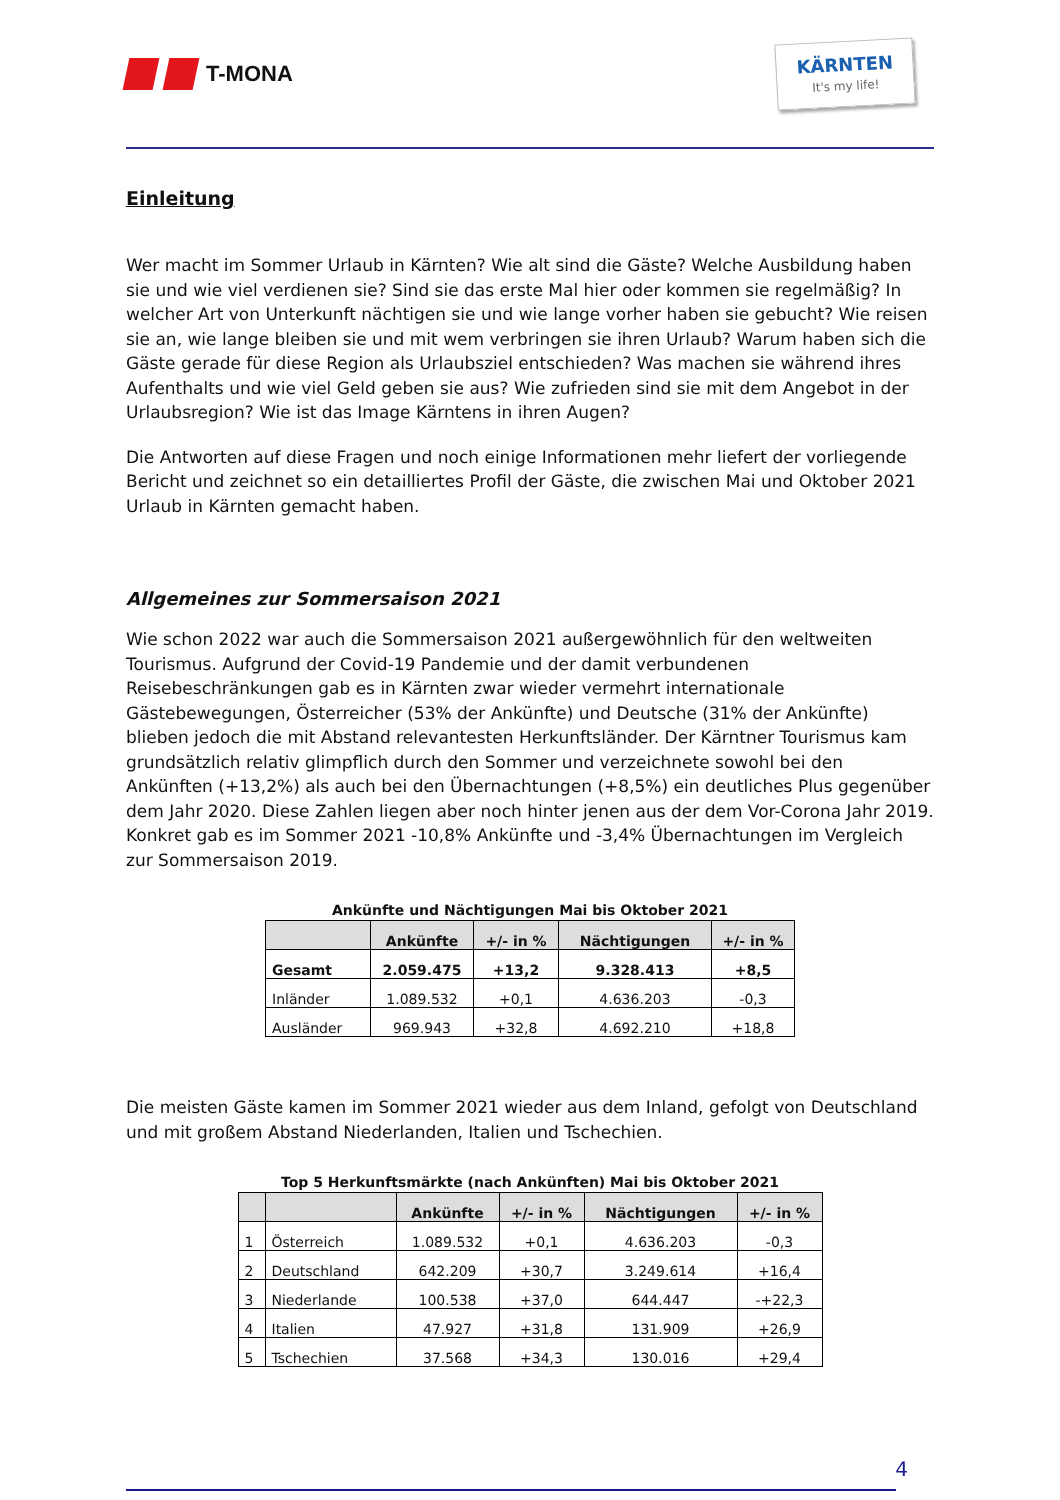T-MONA
KÄRNTEN
It's my life!
Einleitung
Wer macht im Sommer Urlaub in Kärnten? Wie alt sind die Gäste? Welche Ausbildung haben sie und wie viel verdienen sie? Sind sie das erste Mal hier oder kommen sie regelmäßig? In welcher Art von Unterkunft nächtigen sie und wie lange vorher haben sie gebucht? Wie reisen sie an, wie lange bleiben sie und mit wem verbringen sie ihren Urlaub? Warum haben sich die Gäste gerade für diese Region als Urlaubsziel entschieden? Was machen sie während ihres Aufenthalts und wie viel Geld geben sie aus? Wie zufrieden sind sie mit dem Angebot in der Urlaubsregion? Wie ist das Image Kärntens in ihren Augen?
Die Antworten auf diese Fragen und noch einige Informationen mehr liefert der vorliegende Bericht und zeichnet so ein detailliertes Profil der Gäste, die zwischen Mai und Oktober 2021 Urlaub in Kärnten gemacht haben.
Allgemeines zur Sommersaison 2021
Wie schon 2022 war auch die Sommersaison 2021 außergewöhnlich für den weltweiten Tourismus. Aufgrund der Covid-19 Pandemie und der damit verbundenen Reisebeschränkungen gab es in Kärnten zwar wieder vermehrt internationale Gästebewegungen, Österreicher (53% der Ankünfte) und Deutsche (31% der Ankünfte) blieben jedoch die mit Abstand relevantesten Herkunftsländer. Der Kärntner Tourismus kam grundsätzlich relativ glimpflich durch den Sommer und verzeichnete sowohl bei den Ankünften (+13,2%) als auch bei den Übernachtungen (+8,5%) ein deutliches Plus gegenüber dem Jahr 2020. Diese Zahlen liegen aber noch hinter jenen aus der dem Vor-Corona Jahr 2019. Konkret gab es im Sommer 2021 -10,8% Ankünfte und -3,4% Übernachtungen im Vergleich zur Sommersaison 2019.
Ankünfte und Nächtigungen Mai bis Oktober 2021
| | Ankünfte | +/- in % | Nächtigungen | +/- in % |
| --- | --- | --- | --- | --- |
| Gesamt | 2.059.475 | +13,2 | 9.328.413 | +8,5 |
| Inländer | 1.089.532 | +0,1 | 4.636.203 | -0,3 |
| Ausländer | 969.943 | +32,8 | 4.692.210 | +18,8 |
Die meisten Gäste kamen im Sommer 2021 wieder aus dem Inland, gefolgt von Deutschland und mit großem Abstand Niederlanden, Italien und Tschechien.
Top 5 Herkunftsmärkte (nach Ankünften) Mai bis Oktober 2021
| | | Ankünfte | +/- in % | Nächtigungen | +/- in % |
| --- | --- | --- | --- | --- | --- |
| 1 | Österreich | 1.089.532 | +0,1 | 4.636.203 | -0,3 |
| 2 | Deutschland | 642.209 | +30,7 | 3.249.614 | +16,4 |
| 3 | Niederlande | 100.538 | +37,0 | 644.447 | -+22,3 |
| 4 | Italien | 47.927 | +31,8 | 131.909 | +26,9 |
| 5 | Tschechien | 37.568 | +34,3 | 130.016 | +29,4 |
4